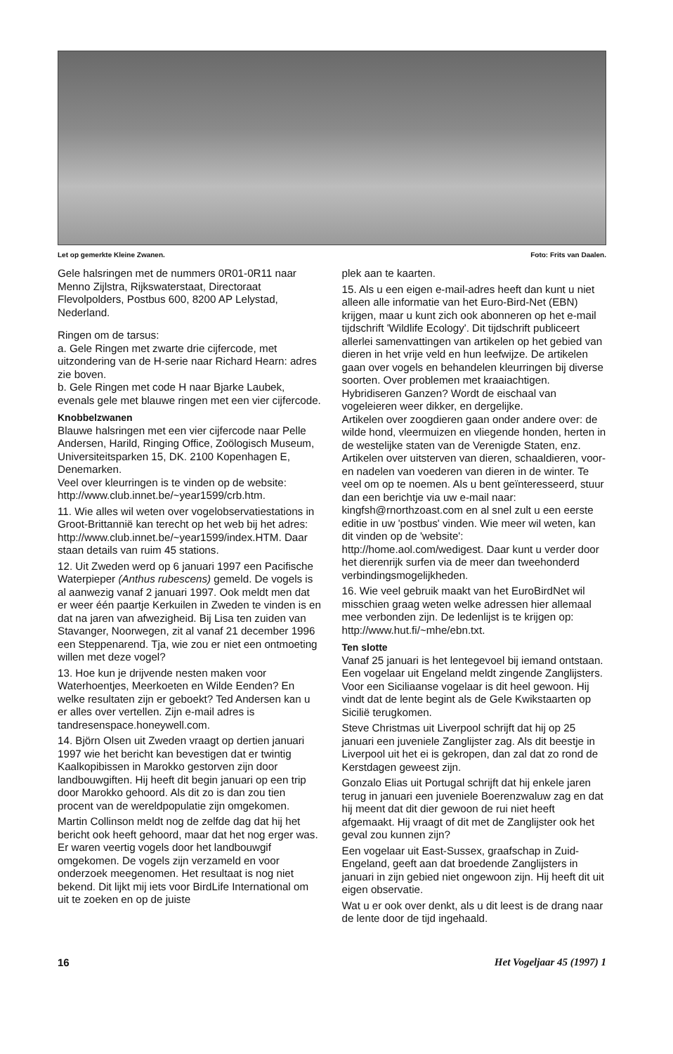Let op gemerkte Kleine Zwanen. Foto: Frits van Daalen.
Gele halsringen met de nummers 0R01-0R11 naar Menno Zijlstra, Rijkswaterstaat, Directoraat Flevolpolders, Postbus 600, 8200 AP Lelystad, Nederland.
Ringen om de tarsus:
a. Gele Ringen met zwarte drie cijfercode, met uitzondering van de H-serie naar Richard Hearn: adres zie boven.
b. Gele Ringen met code H naar Bjarke Laubek, evenals gele met blauwe ringen met een vier cijfercode.
Knobbelzwanen
Blauwe halsringen met een vier cijfercode naar Pelle Andersen, Harild, Ringing Office, Zoölogisch Museum, Universiteitsparken 15, DK. 2100 Kopenhagen E, Denemarken.
Veel over kleurringen is te vinden op de website: http://www.club.innet.be/~year1599/crb.htm.
11. Wie alles wil weten over vogelobservatiestations in Groot-Brittannië kan terecht op het web bij het adres: http://www.club.innet.be/~year1599/index.HTM. Daar staan details van ruim 45 stations.
12. Uit Zweden werd op 6 januari 1997 een Pacifische Waterpieper (Anthus rubescens) gemeld. De vogels is al aanwezig vanaf 2 januari 1997. Ook meldt men dat er weer één paartje Kerkuilen in Zweden te vinden is en dat na jaren van afwezigheid. Bij Lisa ten zuiden van Stavanger, Noorwegen, zit al vanaf 21 december 1996 een Steppenarend. Tja, wie zou er niet een ontmoeting willen met deze vogel?
13. Hoe kun je drijvende nesten maken voor Waterhoentjes, Meerkoeten en Wilde Eenden? En welke resultaten zijn er geboekt? Ted Andersen kan u er alles over vertellen. Zijn e-mail adres is tandresenspace.honeywell.com.
14. Björn Olsen uit Zweden vraagt op dertien januari 1997 wie het bericht kan bevestigen dat er twintig Kaalkopibissen in Marokko gestorven zijn door landbouwgiften. Hij heeft dit begin januari op een trip door Marokko gehoord. Als dit zo is dan zou tien procent van de wereldpopulatie zijn omgekomen.
Martin Collinson meldt nog de zelfde dag dat hij het bericht ook heeft gehoord, maar dat het nog erger was. Er waren veertig vogels door het landbouwgif omgekomen. De vogels zijn verzameld en voor onderzoek meegenomen. Het resultaat is nog niet bekend. Dit lijkt mij iets voor BirdLife International om uit te zoeken en op de juiste
plek aan te kaarten.
15. Als u een eigen e-mail-adres heeft dan kunt u niet alleen alle informatie van het Euro-Bird-Net (EBN) krijgen, maar u kunt zich ook abonneren op het e-mail tijdschrift 'Wildlife Ecology'. Dit tijdschrift publiceert allerlei samenvattingen van artikelen op het gebied van dieren in het vrije veld en hun leefwijze. De artikelen gaan over vogels en behandelen kleurringen bij diverse soorten. Over problemen met kraaiachtigen. Hybridiseren Ganzen? Wordt de eischaal van vogeleieren weer dikker, en dergelijke.
Artikelen over zoogdieren gaan onder andere over: de wilde hond, vleermuizen en vliegende honden, herten in de westelijke staten van de Verenigde Staten, enz.
Artikelen over uitsterven van dieren, schaaldieren, voor- en nadelen van voederen van dieren in de winter. Te veel om op te noemen. Als u bent geïnteresseerd, stuur dan een berichtje via uw e-mail naar: kingfsh@rnorthzoast.com en al snel zult u een eerste editie in uw 'postbus' vinden. Wie meer wil weten, kan dit vinden op de 'website': http://home.aol.com/wedigest. Daar kunt u verder door het dierenrijk surfen via de meer dan tweehonderd verbindingsmogelijkheden.
16. Wie veel gebruik maakt van het EuroBirdNet wil misschien graag weten welke adressen hier allemaal mee verbonden zijn. De ledenlijst is te krijgen op: http://www.hut.fi/~mhe/ebn.txt.
Ten slotte
Vanaf 25 januari is het lentegevoel bij iemand ontstaan. Een vogelaar uit Engeland meldt zingende Zanglijsters. Voor een Siciliaanse vogelaar is dit heel gewoon. Hij vindt dat de lente begint als de Gele Kwikstaarten op Sicilië terugkomen.
Steve Christmas uit Liverpool schrijft dat hij op 25 januari een juveniele Zanglijster zag. Als dit beestje in Liverpool uit het ei is gekropen, dan zal dat zo rond de Kerstdagen geweest zijn.
Gonzalo Elias uit Portugal schrijft dat hij enkele jaren terug in januari een juveniele Boerenzwaluw zag en dat hij meent dat dit dier gewoon de rui niet heeft afgemaakt. Hij vraagt of dit met de Zanglijster ook het geval zou kunnen zijn?
Een vogelaar uit East-Sussex, graafschap in Zuid-Engeland, geeft aan dat broedende Zanglijsters in januari in zijn gebied niet ongewoon zijn. Hij heeft dit uit eigen observatie.
Wat u er ook over denkt, als u dit leest is de drang naar de lente door de tijd ingehaald.
16 Het Vogeljaar 45 (1997) 1